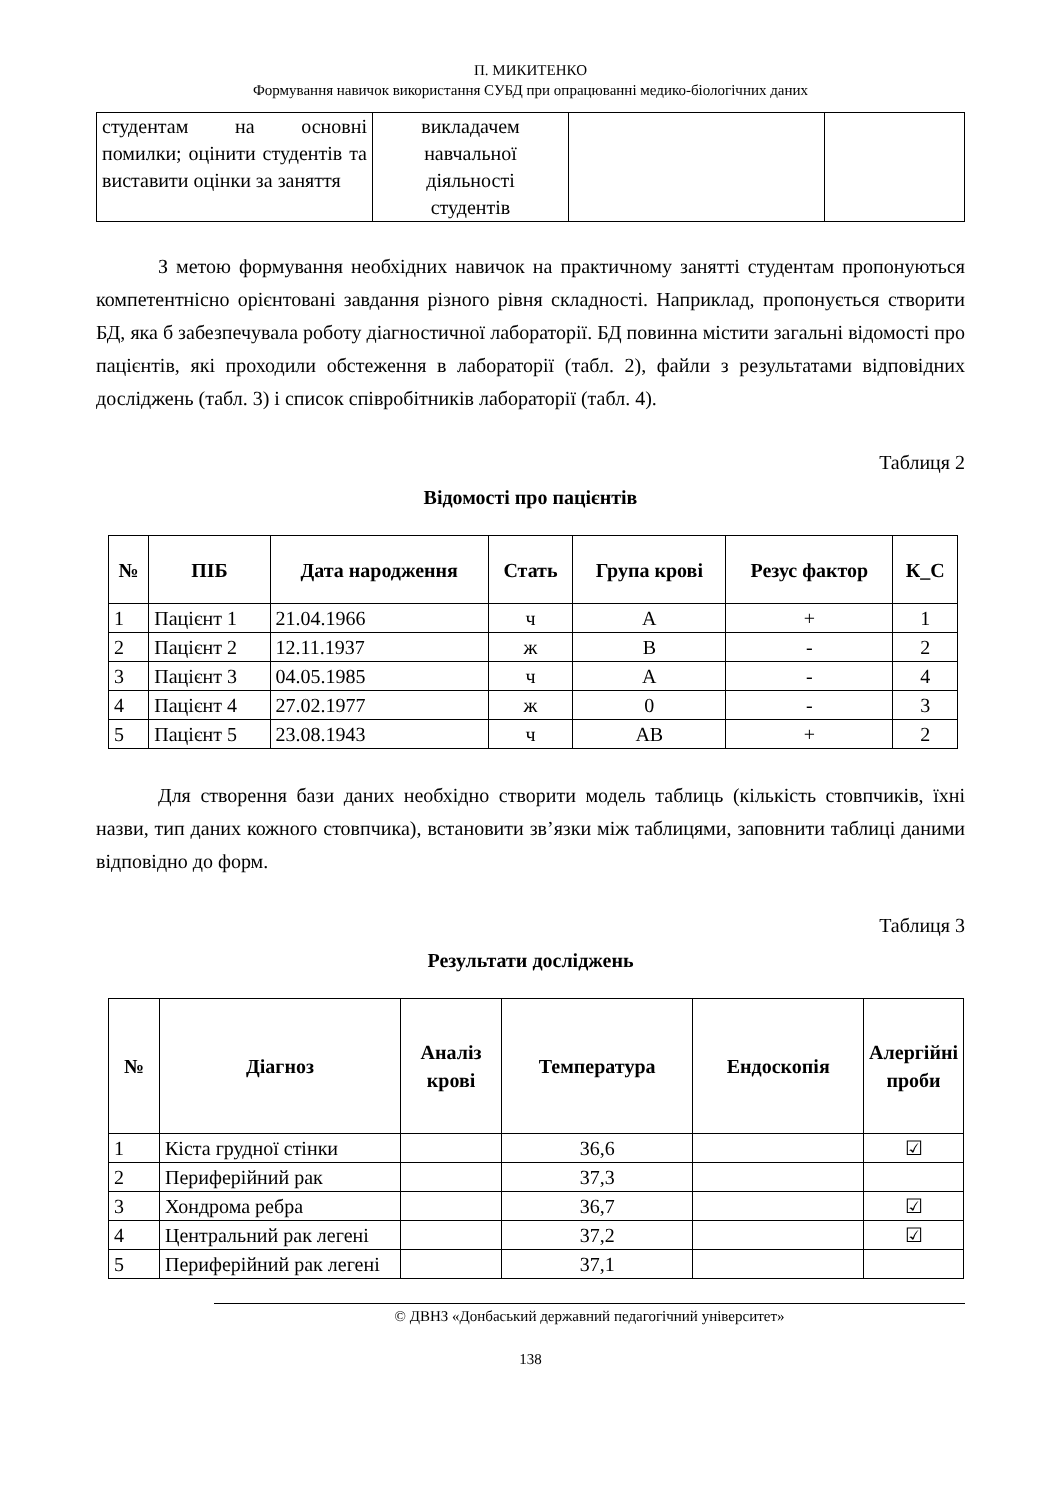П. МИКИТЕНКО
Формування навичок використання СУБД при опрацюванні медико-біологічних даних
| студентам на основні помилки; оцінити студентів та виставити оцінки за заняття | викладачем навчальної діяльності студентів | | |
З метою формування необхідних навичок на практичному занятті студентам пропонуються компетентнісно орієнтовані завдання різного рівня складності. Наприклад, пропонується створити БД, яка б забезпечувала роботу діагностичної лабораторії. БД повинна містити загальні відомості про пацієнтів, які проходили обстеження в лабораторії (табл. 2), файли з результатами відповідних досліджень (табл. 3) і список співробітників лабораторії (табл. 4).
Таблиця 2
Відомості про пацієнтів
| № | ПІБ | Дата народження | Стать | Група крові | Резус фактор | К_С |
| --- | --- | --- | --- | --- | --- | --- |
| 1 | Пацієнт 1 | 21.04.1966 | ч | А | + | 1 |
| 2 | Пацієнт 2 | 12.11.1937 | ж | В | - | 2 |
| 3 | Пацієнт 3 | 04.05.1985 | ч | А | - | 4 |
| 4 | Пацієнт 4 | 27.02.1977 | ж | 0 | - | 3 |
| 5 | Пацієнт 5 | 23.08.1943 | ч | АВ | + | 2 |
Для створення бази даних необхідно створити модель таблиць (кількість стовпчиків, їхні назви, тип даних кожного стовпчика), встановити зв’язки між таблицями, заповнити таблиці даними відповідно до форм.
Таблиця 3
Результати досліджень
| № | Діагноз | Аналіз крові | Температура | Ендоскопія | Алергійні проби |
| --- | --- | --- | --- | --- | --- |
| 1 | Кіста грудної стінки | | 36,6 | | ☑ |
| 2 | Периферійний рак | | 37,3 | | |
| 3 | Хондрома ребра | | 36,7 | | ☑ |
| 4 | Центральний рак легені | | 37,2 | | ☑ |
| 5 | Периферійний рак легені | | 37,1 | | |
© ДВНЗ «Донбаський державний педагогічний університет»
138